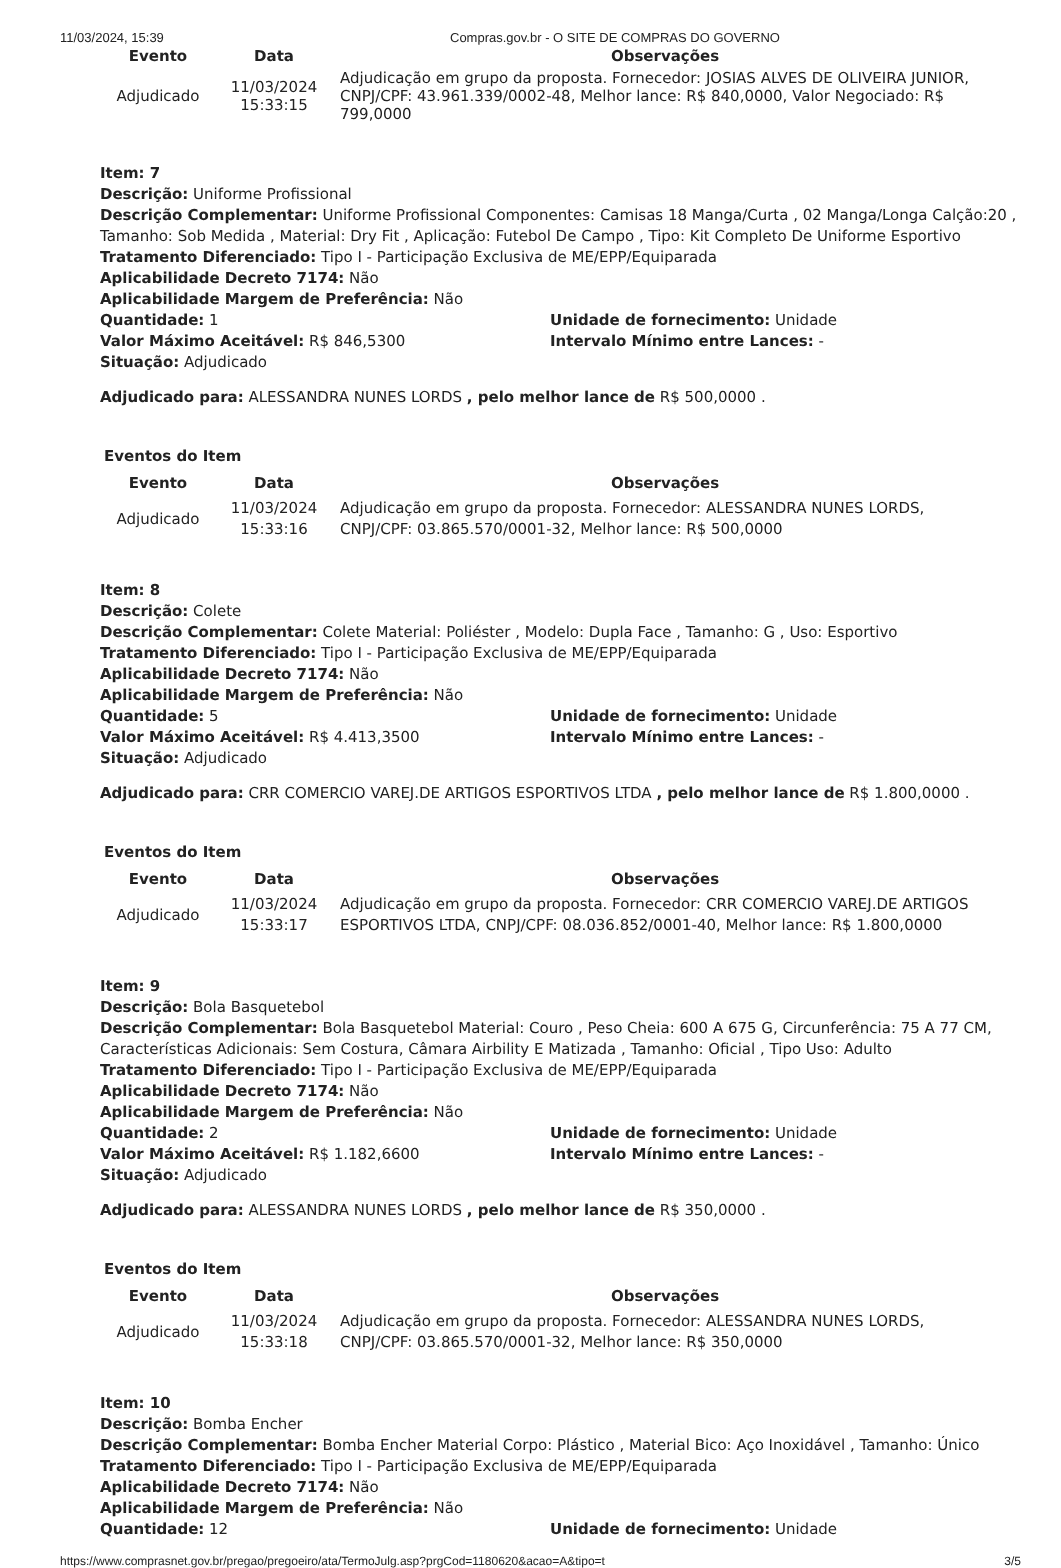11/03/2024, 15:39 Compras.gov.br - O SITE DE COMPRAS DO GOVERNO
| Evento | Data | Observações |
| --- | --- | --- |
| Adjudicado | 11/03/2024 15:33:15 | Adjudicação em grupo da proposta. Fornecedor: JOSIAS ALVES DE OLIVEIRA JUNIOR, CNPJ/CPF: 43.961.339/0002-48, Melhor lance: R$ 840,0000, Valor Negociado: R$ 799,0000 |
Item: 7
Descrição: Uniforme Profissional
Descrição Complementar: Uniforme Profissional Componentes: Camisas 18 Manga/Curta , 02 Manga/Longa Calção:20 , Tamanho: Sob Medida , Material: Dry Fit , Aplicação: Futebol De Campo , Tipo: Kit Completo De Uniforme Esportivo
Tratamento Diferenciado: Tipo I - Participação Exclusiva de ME/EPP/Equiparada
Aplicabilidade Decreto 7174: Não
Aplicabilidade Margem de Preferência: Não
Quantidade: 1
Valor Máximo Aceitável: R$ 846,5300
Unidade de fornecimento: Unidade
Intervalo Mínimo entre Lances: -
Situação: Adjudicado
Adjudicado para: ALESSANDRA NUNES LORDS , pelo melhor lance de R$ 500,0000 .
Eventos do Item
| Evento | Data | Observações |
| --- | --- | --- |
| Adjudicado | 11/03/2024 15:33:16 | Adjudicação em grupo da proposta. Fornecedor: ALESSANDRA NUNES LORDS, CNPJ/CPF: 03.865.570/0001-32, Melhor lance: R$ 500,0000 |
Item: 8
Descrição: Colete
Descrição Complementar: Colete Material: Poliéster , Modelo: Dupla Face , Tamanho: G , Uso: Esportivo
Tratamento Diferenciado: Tipo I - Participação Exclusiva de ME/EPP/Equiparada
Aplicabilidade Decreto 7174: Não
Aplicabilidade Margem de Preferência: Não
Quantidade: 5
Valor Máximo Aceitável: R$ 4.413,3500
Unidade de fornecimento: Unidade
Intervalo Mínimo entre Lances: -
Situação: Adjudicado
Adjudicado para: CRR COMERCIO VAREJ.DE ARTIGOS ESPORTIVOS LTDA , pelo melhor lance de R$ 1.800,0000 .
Eventos do Item
| Evento | Data | Observações |
| --- | --- | --- |
| Adjudicado | 11/03/2024 15:33:17 | Adjudicação em grupo da proposta. Fornecedor: CRR COMERCIO VAREJ.DE ARTIGOS ESPORTIVOS LTDA, CNPJ/CPF: 08.036.852/0001-40, Melhor lance: R$ 1.800,0000 |
Item: 9
Descrição: Bola Basquetebol
Descrição Complementar: Bola Basquetebol Material: Couro , Peso Cheia: 600 A 675 G, Circunferência: 75 A 77 CM, Características Adicionais: Sem Costura, Câmara Airbility E Matizada , Tamanho: Oficial , Tipo Uso: Adulto
Tratamento Diferenciado: Tipo I - Participação Exclusiva de ME/EPP/Equiparada
Aplicabilidade Decreto 7174: Não
Aplicabilidade Margem de Preferência: Não
Quantidade: 2
Valor Máximo Aceitável: R$ 1.182,6600
Unidade de fornecimento: Unidade
Intervalo Mínimo entre Lances: -
Situação: Adjudicado
Adjudicado para: ALESSANDRA NUNES LORDS , pelo melhor lance de R$ 350,0000 .
Eventos do Item
| Evento | Data | Observações |
| --- | --- | --- |
| Adjudicado | 11/03/2024 15:33:18 | Adjudicação em grupo da proposta. Fornecedor: ALESSANDRA NUNES LORDS, CNPJ/CPF: 03.865.570/0001-32, Melhor lance: R$ 350,0000 |
Item: 10
Descrição: Bomba Encher
Descrição Complementar: Bomba Encher Material Corpo: Plástico , Material Bico: Aço Inoxidável , Tamanho: Único
Tratamento Diferenciado: Tipo I - Participação Exclusiva de ME/EPP/Equiparada
Aplicabilidade Decreto 7174: Não
Aplicabilidade Margem de Preferência: Não
Quantidade: 12 Unidade de fornecimento: Unidade
https://www.comprasnet.gov.br/pregao/pregoeiro/ata/TermoJulg.asp?prgCod=1180620&acao=A&tipo=t 3/5